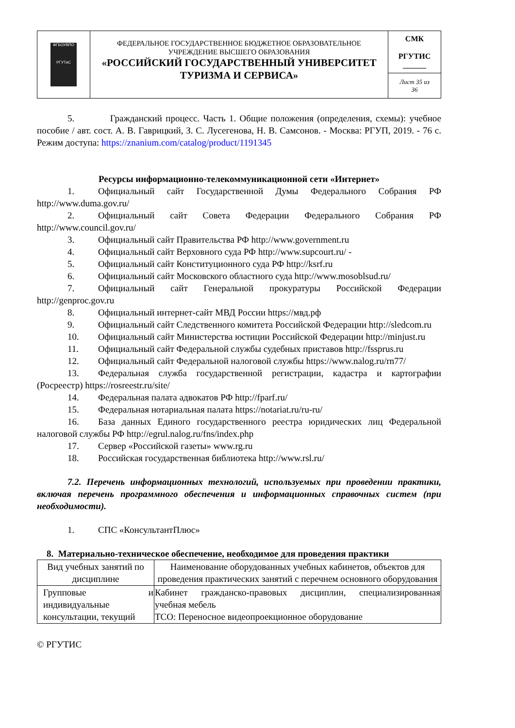| ФГБОУВПО РГУТиС | ФЕДЕРАЛЬНОЕ ГОСУДАРСТВЕННОЕ БЮДЖЕТНОЕ ОБРАЗОВАТЕЛЬНОЕ УЧРЕЖДЕНИЕ ВЫСШЕГО ОБРАЗОВАНИЯ «РОССИЙСКИЙ ГОСУДАРСТВЕННЫЙ УНИВЕРСИТЕТ ТУРИЗМА И СЕРВИСА» | СМК РГУТИС ______ |
| | | Лист 35 из 36 |
5. Гражданский процесс. Часть 1. Общие положения (определения, схемы): учебное пособие / авт. сост. А. В. Гаврицкий, З. С. Лусегенова, Н. В. Самсонов. - Москва: РГУП, 2019. - 76 с. Режим доступа: https://znanium.com/catalog/product/1191345
Ресурсы информационно-телекоммуникационной сети «Интернет»
1. Официальный сайт Государственной Думы Федерального Собрания РФ http://www.duma.gov.ru/
2. Официальный сайт Совета Федерации Федерального Собрания РФ http://www.council.gov.ru/
3. Официальный сайт Правительства РФ http://www.government.ru
4. Официальный сайт Верховного суда РФ http://www.supcourt.ru/ -
5. Официальный сайт Конституционного суда РФ http://ksrf.ru
6. Официальный сайт Московского областного суда http://www.mosoblsud.ru/
7. Официальный сайт Генеральной прокуратуры Российской Федерации http://genproc.gov.ru
8. Официальный интернет-сайт МВД России https://мвд.рф
9. Официальный сайт Следственного комитета Российской Федерации http://sledcom.ru
10. Официальный сайт Министерства юстиции Российской Федерации http://minjust.ru
11. Официальный сайт Федеральной службы судебных приставов http://fssprus.ru
12. Официальный сайт Федеральной налоговой службы https://www.nalog.ru/rn77/
13. Федеральная служба государственной регистрации, кадастра и картографии (Росреестр) https://rosreestr.ru/site/
14. Федеральная палата адвокатов РФ http://fparf.ru/
15. Федеральная нотариальная палата https://notariat.ru/ru-ru/
16. База данных Единого государственного реестра юридических лиц Федеральной налоговой службы РФ http://egrul.nalog.ru/fns/index.php
17. Сервер «Российской газеты» www.rg.ru
18. Российская государственная библиотека http://www.rsl.ru/
7.2. Перечень информационных технологий, используемых при проведении практики, включая перечень программного обеспечения и информационных справочных систем (при необходимости).
1. СПС «КонсультантПлюс»
8. Материально-техническое обеспечение, необходимое для проведения практики
| Вид учебных занятий по дисциплине | Наименование оборудованных учебных кабинетов, объектов для проведения практических занятий с перечнем основного оборудования |
| --- | --- |
| Групповые и индивидуальные консультации, текущий | Кабинет гражданско-правовых дисциплин, специализированная учебная мебель ТСО: Переносное видеопроекционное оборудование |
© РГУТИС